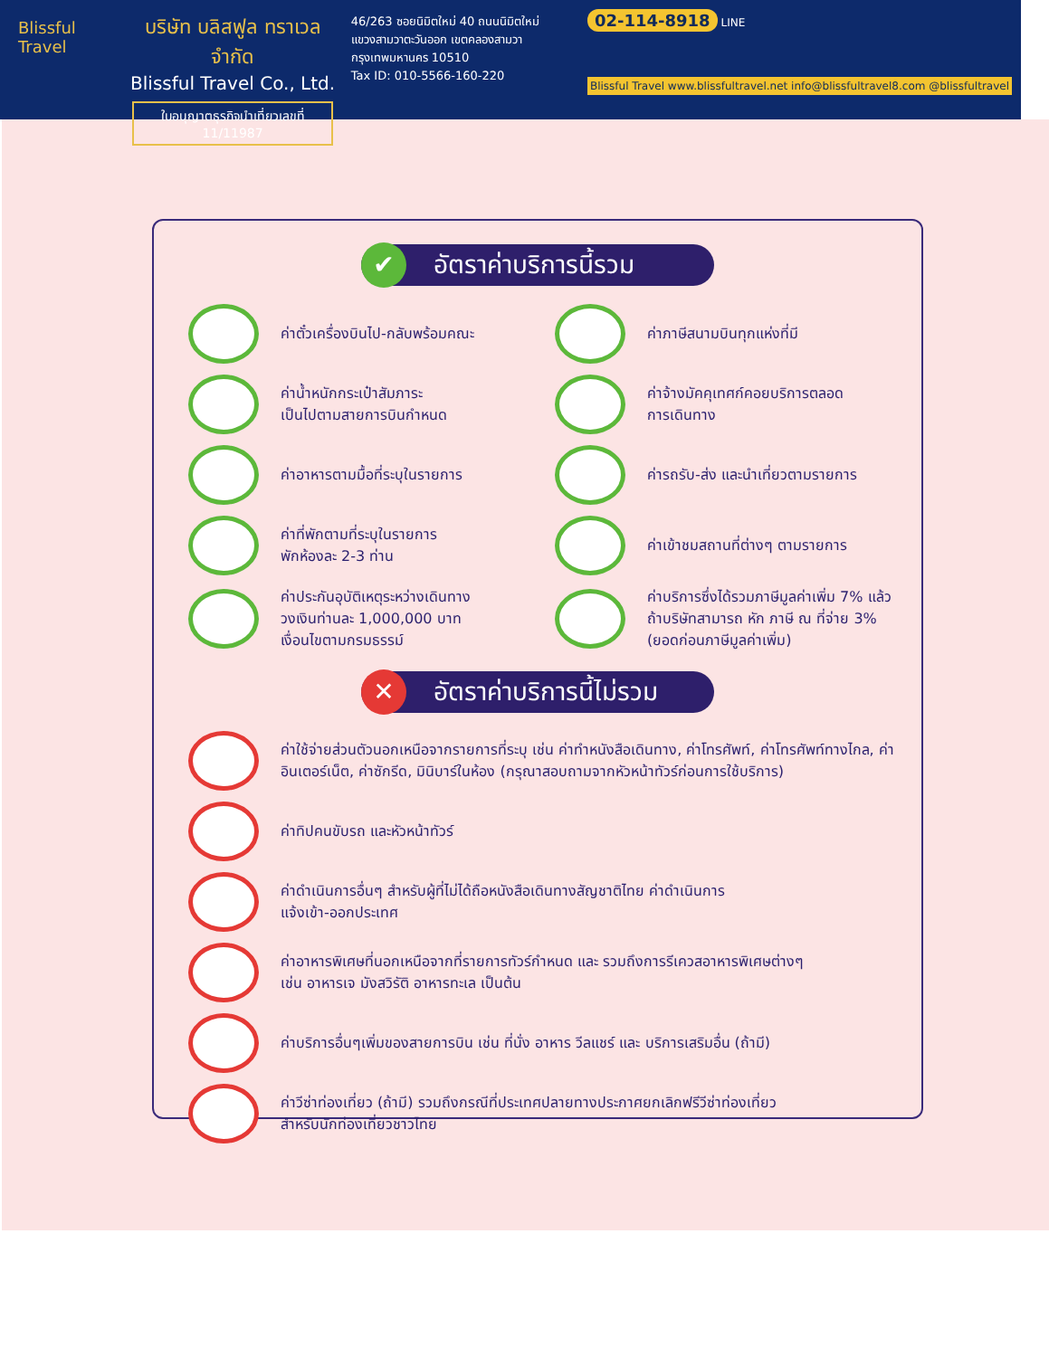Blissful Travel
บริษัท บลิสฟูล ทราเวล จำกัด
Blissful Travel Co., Ltd.
ใบอนุญาตธุรกิจนำเที่ยวเลขที่ 11/11987
46/263 ซอยนิมิตใหม่ 40 ถนนนิมิตใหม่
แขวงสามวาตะวันออก เขตคลองสามวา
กรุงเทพมหานคร 10510
Tax ID: 010-5566-160-220
02-114-8918 LINE
Blissful Travel www.blissfultravel.net info@blissfultravel8.com @blissfultravel
✔ อัตราค่าบริการนี้รวม
ค่าตั๋วเครื่องบินไป-กลับพร้อมคณะ
ค่าภาษีสนามบินทุกแห่งที่มี
ค่าน้ำหนักกระเป๋าสัมภาระ
เป็นไปตามสายการบินกำหนด
ค่าจ้างมัคคุเทศก์คอยบริการตลอด
การเดินทาง
ค่าอาหารตามมื้อที่ระบุในรายการ
ค่ารถรับ-ส่ง และนำเที่ยวตามรายการ
ค่าที่พักตามที่ระบุในรายการ
พักห้องละ 2-3 ท่าน
ค่าเข้าชมสถานที่ต่างๆ ตามรายการ
ค่าประกันอุบัติเหตุระหว่างเดินทาง
วงเงินท่านละ 1,000,000 บาท
เงื่อนไขตามกรมธรรม์
ค่าบริการซึ่งได้รวมภาษีมูลค่าเพิ่ม 7% แล้ว
ถ้าบริษัทสามารถ หัก ภาษี ณ ที่จ่าย 3%
(ยอดก่อนภาษีมูลค่าเพิ่ม)
✕ อัตราค่าบริการนี้ไม่รวม
ค่าใช้จ่ายส่วนตัวนอกเหนือจากรายการที่ระบุ เช่น ค่าทำหนังสือเดินทาง, ค่าโทรศัพท์, ค่าโทรศัพท์ทางไกล, ค่าอินเตอร์เน็ต, ค่าซักรีด, มินิบาร์ในห้อง (กรุณาสอบถามจากหัวหน้าทัวร์ก่อนการใช้บริการ)
ค่าทิปคนขับรถ และหัวหน้าทัวร์
ค่าดำเนินการอื่นๆ สำหรับผู้ที่ไม่ได้ถือหนังสือเดินทางสัญชาติไทย ค่าดำเนินการ
แจ้งเข้า-ออกประเทศ
ค่าอาหารพิเศษที่นอกเหนือจากที่รายการทัวร์กำหนด และ รวมถึงการรีเควสอาหารพิเศษต่างๆ
เช่น อาหารเจ มังสวิรัติ อาหารทะเล เป็นต้น
ค่าบริการอื่นๆเพิ่มของสายการบิน เช่น ที่นั่ง อาหาร วีลแชร์ และ บริการเสริมอื่น (ถ้ามี)
ค่าวีซ่าท่องเที่ยว (ถ้ามี) รวมถึงกรณีที่ประเทศปลายทางประกาศยกเลิกฟรีวีซ่าท่องเที่ยว
สำหรับนักท่องเที่ยวชาวไทย